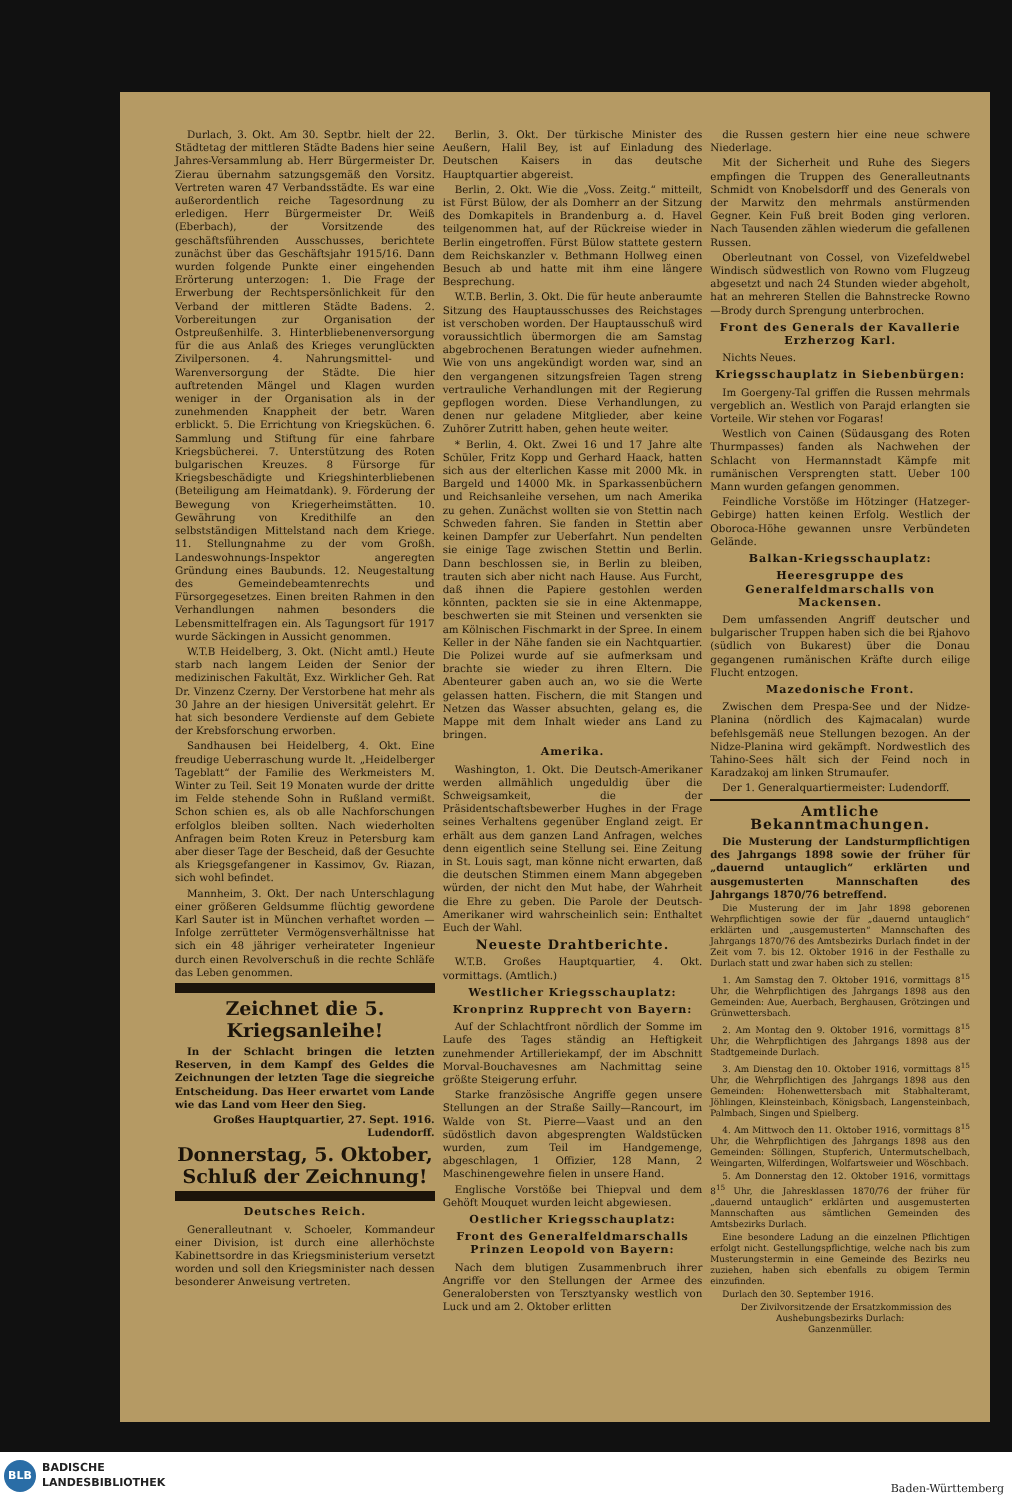Durlach, 3. Okt. Am 30. Septbr. hielt der 22. Städtetag der mittleren Städte Badens hier seine Jahres-Versammlung ab. Herr Bürgermeister Dr. Zierau übernahm satzungsgemäß den Vorsitz. Vertreten waren 47 Verbandsstädte. Es war eine außerordentlich reiche Tagesordnung zu erledigen. Herr Bürgermeister Dr. Weiß (Eberbach), der Vorsitzende des geschäftsführenden Ausschusses, berichtete zunächst über das Geschäftsjahr 1915/16. Dann wurden folgende Punkte einer eingehenden Erörterung unterzogen: 1. Die Frage der Erwerbung der Rechtspersönlichkeit für den Verband der mittleren Städte Badens. 2. Vorbereitungen zur Organisation der Ostpreußenhilfe. 3. Hinterbliebenenversorgung für die aus Anlaß des Krieges verunglückten Zivilpersonen. 4. Nahrungsmittel- und Warenversorgung der Städte. Die hier auftretenden Mängel und Klagen wurden weniger in der Organisation als in der zunehmenden Knappheit der betr. Waren erblickt. 5. Die Errichtung von Kriegsküchen. 6. Sammlung und Stiftung für eine fahrbare Kriegsbücherei. 7. Unterstützung des Roten bulgarischen Kreuzes. 8 Fürsorge für Kriegsbeschädigte und Kriegshinterbliebenen (Beteiligung am Heimatdank). 9. Förderung der Bewegung von Kriegerheimstätten. 10. Gewährung von Kredithilfe an den selbstständigen Mittelstand nach dem Kriege. 11. Stellungnahme zu der vom Großh. Landeswohnungs-Inspektor angeregten Gründung eines Baubunds. 12. Neugestaltung des Gemeindebeamtenrechts und Fürsorgegesetzes. Einen breiten Rahmen in den Verhandlungen nahmen besonders die Lebensmittelfragen ein. Als Tagungsort für 1917 wurde Säckingen in Aussicht genommen.
W.T.B Heidelberg, 3. Okt. (Nicht amtl.) Heute starb nach langem Leiden der Senior der medizinischen Fakultät, Exz. Wirklicher Geh. Rat Dr. Vinzenz Czerny. Der Verstorbene hat mehr als 30 Jahre an der hiesigen Universität gelehrt. Er hat sich besondere Verdienste auf dem Gebiete der Krebsforschung erworben.
Sandhausen bei Heidelberg, 4. Okt. Eine freudige Ueberraschung wurde lt. „Heidelberger Tageblatt“ der Familie des Werkmeisters M. Winter zu Teil. Seit 19 Monaten wurde der dritte im Felde stehende Sohn in Rußland vermißt. Schon schien es, als ob alle Nachforschungen erfolglos bleiben sollten. Nach wiederholten Anfragen beim Roten Kreuz in Petersburg kam aber dieser Tage der Bescheid, daß der Gesuchte als Kriegsgefangener in Kassimov, Gv. Riazan, sich wohl befindet.
Mannheim, 3. Okt. Der nach Unterschlagung einer größeren Geldsumme flüchtig gewordene Karl Sauter ist in München verhaftet worden — Infolge zerrütteter Vermögensverhältnisse hat sich ein 48 jähriger verheirateter Ingenieur durch einen Revolverschuß in die rechte Schläfe das Leben genommen.
Zeichnet die 5. Kriegsanleihe!
In der Schlacht bringen die letzten Reserven, in dem Kampf des Geldes die Zeichnungen der letzten Tage die siegreiche Entscheidung. Das Heer erwartet vom Lande wie das Land vom Heer den Sieg.
Großes Hauptquartier, 27. Sept. 1916.
Ludendorff.
Donnerstag, 5. Oktober, Schluß der Zeichnung!
Deutsches Reich.
Generalleutnant v. Schoeler, Kommandeur einer Division, ist durch eine allerhöchste Kabinettsordre in das Kriegsministerium versetzt worden und soll den Kriegsminister nach dessen besonderer Anweisung vertreten.
Berlin, 3. Okt. Der türkische Minister des Aeußern, Halil Bey, ist auf Einladung des Deutschen Kaisers in das deutsche Hauptquartier abgereist.
Berlin, 2. Okt. Wie die „Voss. Zeitg.“ mitteilt, ist Fürst Bülow, der als Domherr an der Sitzung des Domkapitels in Brandenburg a. d. Havel teilgenommen hat, auf der Rückreise wieder in Berlin eingetroffen. Fürst Bülow stattete gestern dem Reichskanzler v. Bethmann Hollweg einen Besuch ab und hatte mit ihm eine längere Besprechung.
W.T.B. Berlin, 3. Okt. Die für heute anberaumte Sitzung des Hauptausschusses des Reichstages ist verschoben worden. Der Hauptausschuß wird voraussichtlich übermorgen die am Samstag abgebrochenen Beratungen wieder aufnehmen. Wie von uns angekündigt worden war, sind an den vergangenen sitzungsfreien Tagen streng vertrauliche Verhandlungen mit der Regierung gepflogen worden. Diese Verhandlungen, zu denen nur geladene Mitglieder, aber keine Zuhörer Zutritt haben, gehen heute weiter.
* Berlin, 4. Okt. Zwei 16 und 17 Jahre alte Schüler, Fritz Kopp und Gerhard Haack, hatten sich aus der elterlichen Kasse mit 2000 Mk. in Bargeld und 14000 Mk. in Sparkassenbüchern und Reichsanleihe versehen, um nach Amerika zu gehen. Zunächst wollten sie von Stettin nach Schweden fahren. Sie fanden in Stettin aber keinen Dampfer zur Ueberfahrt. Nun pendelten sie einige Tage zwischen Stettin und Berlin. Dann beschlossen sie, in Berlin zu bleiben, trauten sich aber nicht nach Hause. Aus Furcht, daß ihnen die Papiere gestohlen werden könnten, packten sie sie in eine Aktenmappe, beschwerten sie mit Steinen und versenkten sie am Kölnischen Fischmarkt in der Spree. In einem Keller in der Nähe fanden sie ein Nachtquartier. Die Polizei wurde auf sie aufmerksam und brachte sie wieder zu ihren Eltern. Die Abenteurer gaben auch an, wo sie die Werte gelassen hatten. Fischern, die mit Stangen und Netzen das Wasser absuchten, gelang es, die Mappe mit dem Inhalt wieder ans Land zu bringen.
Amerika.
Washington, 1. Okt. Die Deutsch-Amerikaner werden allmählich ungeduldig über die Schweigsamkeit, die der Präsidentschaftsbewerber Hughes in der Frage seines Verhaltens gegenüber England zeigt. Er erhält aus dem ganzen Land Anfragen, welches denn eigentlich seine Stellung sei. Eine Zeitung in St. Louis sagt, man könne nicht erwarten, daß die deutschen Stimmen einem Mann abgegeben würden, der nicht den Mut habe, der Wahrheit die Ehre zu geben. Die Parole der Deutsch-Amerikaner wird wahrscheinlich sein: Enthaltet Euch der Wahl.
Neueste Drahtberichte.
W.T.B. Großes Hauptquartier, 4. Okt. vormittags. (Amtlich.)
Westlicher Kriegsschauplatz:
Kronprinz Rupprecht von Bayern:
Auf der Schlachtfront nördlich der Somme im Laufe des Tages ständig an Heftigkeit zunehmender Artilleriekampf, der im Abschnitt Morval-Bouchavesnes am Nachmittag seine größte Steigerung erfuhr.
Starke französische Angriffe gegen unsere Stellungen an der Straße Sailly—Rancourt, im Walde von St. Pierre—Vaast und an den südöstlich davon abgesprengten Waldstücken wurden, zum Teil im Handgemenge, abgeschlagen, 1 Offizier, 128 Mann, 2 Maschinengewehre fielen in unsere Hand.
Englische Vorstöße bei Thiepval und dem Gehöft Mouquet wurden leicht abgewiesen.
Oestlicher Kriegsschauplatz:
Front des Generalfeldmarschalls Prinzen Leopold von Bayern:
Nach dem blutigen Zusammenbruch ihrer Angriffe vor den Stellungen der Armee des Generalobersten von Tersztyansky westlich von Luck und am 2. Oktober erlitten
die Russen gestern hier eine neue schwere Niederlage.
Mit der Sicherheit und Ruhe des Siegers empfingen die Truppen des Generalleutnants Schmidt von Knobelsdorff und des Generals von der Marwitz den mehrmals anstürmenden Gegner. Kein Fuß breit Boden ging verloren. Nach Tausenden zählen wiederum die gefallenen Russen.
Oberleutnant von Cossel, von Vizefeldwebel Windisch südwestlich von Rowno vom Flugzeug abgesetzt und nach 24 Stunden wieder abgeholt, hat an mehreren Stellen die Bahnstrecke Rowno—Brody durch Sprengung unterbrochen.
Front des Generals der Kavallerie Erzherzog Karl.
Nichts Neues.
Kriegsschauplatz in Siebenbürgen:
Im Goergeny-Tal griffen die Russen mehrmals vergeblich an. Westlich von Parajd erlangten sie Vorteile. Wir stehen vor Fogaras!
Westlich von Cainen (Südausgang des Roten Thurmpasses) fanden als Nachwehen der Schlacht von Hermannstadt Kämpfe mit rumänischen Versprengten statt. Ueber 100 Mann wurden gefangen genommen.
Feindliche Vorstöße im Hötzinger (Hatzeger-Gebirge) hatten keinen Erfolg. Westlich der Oborocа-Höhe gewannen unsre Verbündeten Gelände.
Balkan-Kriegsschauplatz:
Heeresgruppe des Generalfeldmarschalls von Mackensen.
Dem umfassenden Angriff deutscher und bulgarischer Truppen haben sich die bei Rjahovo (südlich von Bukarest) über die Donau gegangenen rumänischen Kräfte durch eilige Flucht entzogen.
Mazedonische Front.
Zwischen dem Prespa-See und der Nidze-Planina (nördlich des Kajmacalan) wurde befehlsgemäß neue Stellungen bezogen. An der Nidze-Planina wird gekämpft. Nordwestlich des Tahino-Sees hält sich der Feind noch in Karadzakoj am linken Strumaufer.
Der 1. Generalquartiermeister: Ludendorff.
Amtliche Bekanntmachungen.
Die Musterung der Landsturmpflichtigen des Jahrgangs 1898 sowie der früher für „dauernd untauglich“ erklärten und ausgemusterten Mannschaften des Jahrgangs 1870/76 betreffend.
Die Musterung der im Jahr 1898 geborenen Wehrpflichtigen sowie der für „dauernd untauglich“ erklärten und „ausgemusterten“ Mannschaften des Jahrgangs 1870/76 des Amtsbezirks Durlach findet in der Zeit vom 7. bis 12. Oktober 1916 in der Festhalle zu Durlach statt und zwar haben sich zu stellen:
1. Am Samstag den 7. Oktober 1916, vormittags 8<sup>15</sup> Uhr, die Wehrpflichtigen des Jahrgangs 1898 aus den Gemeinden: Aue, Auerbach, Berghausen, Grötzingen und Grünwettersbach.
2. Am Montag den 9. Oktober 1916, vormittags 8<sup>15</sup> Uhr, die Wehrpflichtigen des Jahrgangs 1898 aus der Stadtgemeinde Durlach.
3. Am Dienstag den 10. Oktober 1916, vormittags 8<sup>15</sup> Uhr, die Wehrpflichtigen des Jahrgangs 1898 aus den Gemeinden: Hohenwettersbach mit Stabhalteramt, Jöhlingen, Kleinsteinbach, Königsbach, Langensteinbach, Palmbach, Singen und Spielberg.
4. Am Mittwoch den 11. Oktober 1916, vormittags 8<sup>15</sup> Uhr, die Wehrpflichtigen des Jahrgangs 1898 aus den Gemeinden: Söllingen, Stupferich, Untermutschelbach, Weingarten, Wilferdingen, Wolfartsweier und Wöschbach.
5. Am Donnerstag den 12. Oktober 1916, vormittags 8<sup>15</sup> Uhr, die Jahresklassen 1870/76 der früher für „dauernd untauglich“ erklärten und ausgemusterten Mannschaften aus sämtlichen Gemeinden des Amtsbezirks Durlach.
Eine besondere Ladung an die einzelnen Pflichtigen erfolgt nicht. Gestellungspflichtige, welche nach bis zum Musterungstermin in eine Gemeinde des Bezirks neu zuziehen, haben sich ebenfalls zu obigem Termin einzufinden.
Durlach den 30. September 1916.
Der Zivilvorsitzende der Ersatzkommission des Aushebungsbezirks Durlach:
Ganzenmüller.
BLB
BADISCHE
LANDESBIBLIOTHEK
Baden-Württemberg